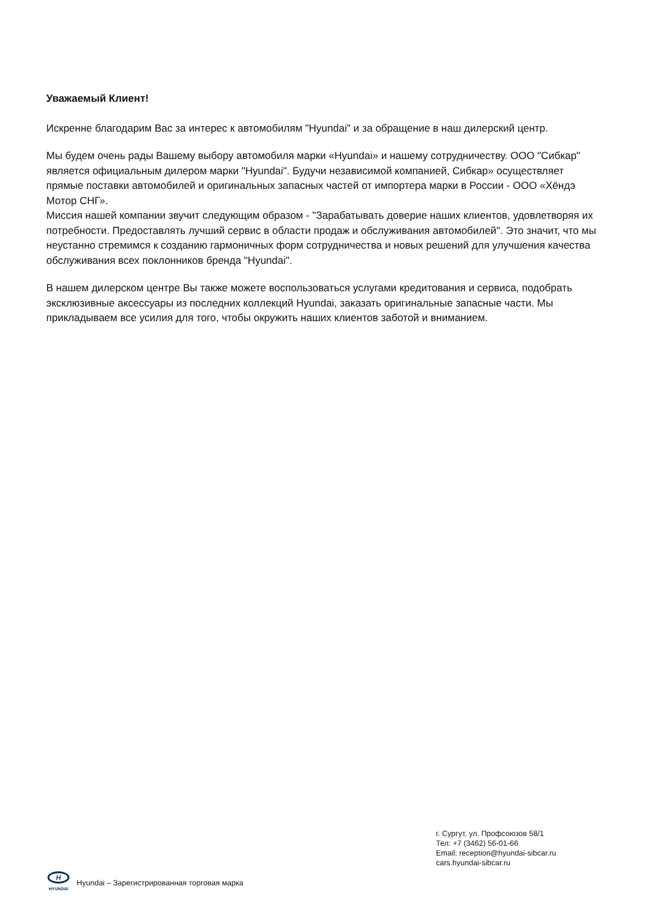Уважаемый Клиент!
Искренне благодарим Вас за интерес к автомобилям "Hyundai" и за обращение в наш дилерский центр.
Мы будем очень рады Вашему выбору автомобиля марки «Hyundai» и нашему сотрудничеству. ООО "Сибкар" является официальным дилером марки "Hyundai". Будучи независимой компанией, Сибкар» осуществляет прямые поставки автомобилей и оригинальных запасных частей от импортера марки в России - ООО «Хёндэ Мотор СНГ».
Миссия нашей компании звучит следующим образом - "Зарабатывать доверие наших клиентов, удовлетворяя их потребности. Предоставлять лучший сервис в области продаж и обслуживания автомобилей". Это значит, что мы неустанно стремимся к созданию гармоничных форм сотрудничества и новых решений для улучшения качества обслуживания всех поклонников бренда "Hyundai".
В нашем дилерском центре Вы также можете воспользоваться услугами кредитования и сервиса, подобрать эксклюзивные аксессуары из последних коллекций Hyundai, заказать оригинальные запасные части. Мы прикладываем все усилия для того, чтобы окружить наших клиентов заботой и вниманием.
г. Сургут, ул. Профсоюзов 58/1
Тел: +7 (3462) 56-01-66
Email: reception@hyundai-sibcar.ru
cars.hyundai-sibcar.ru
H
HYUNDAI
Hyundai – Зарегистрированная торговая марка